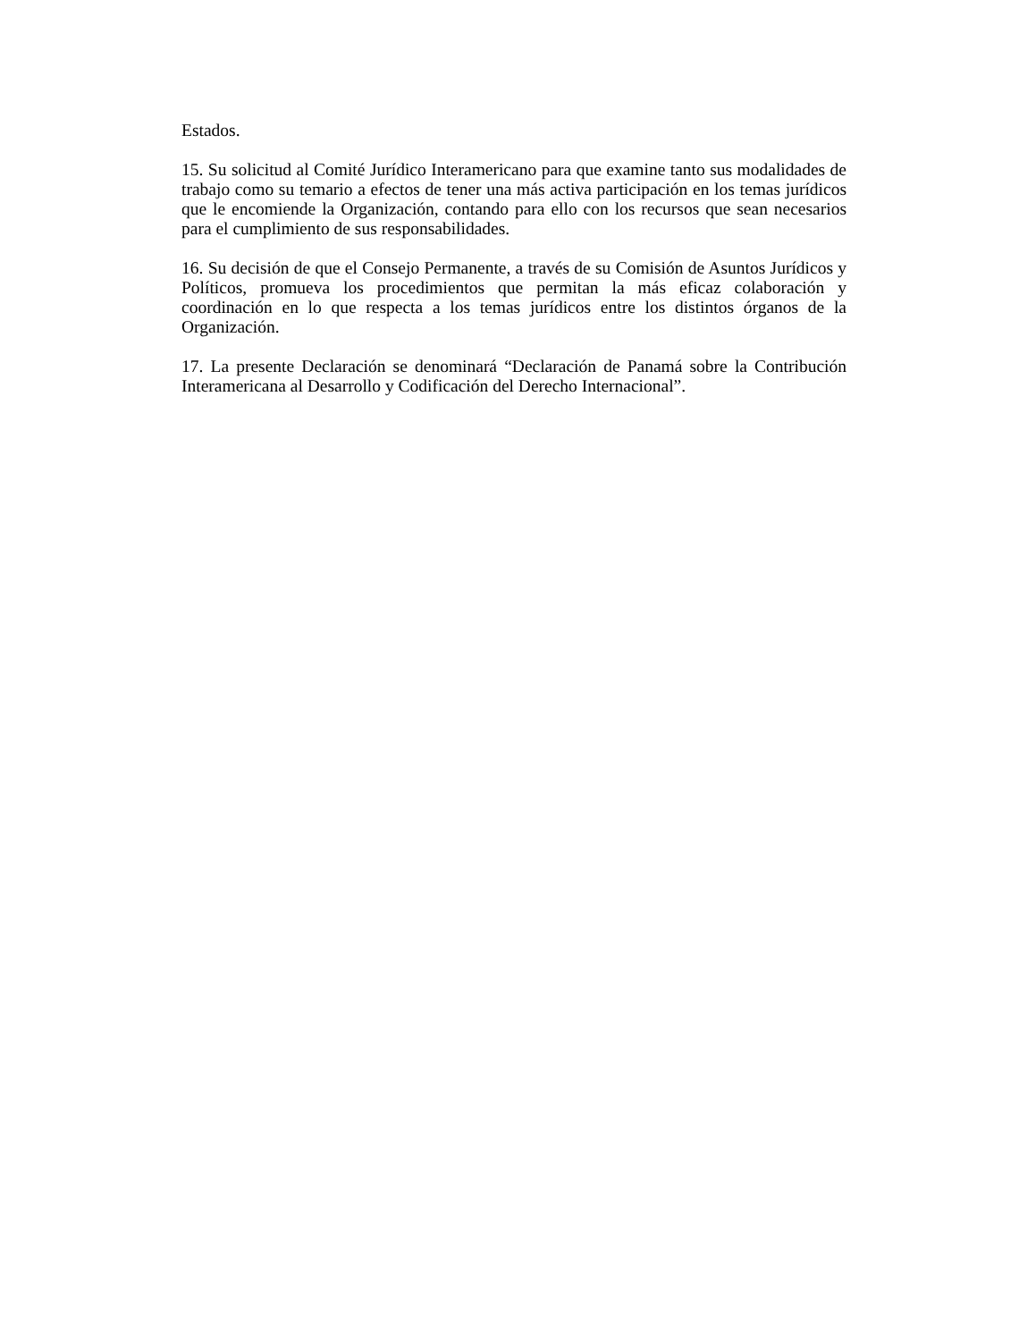Estados.
15. Su solicitud al Comité Jurídico Interamericano para que examine tanto sus modalidades de trabajo como su temario a efectos de tener una más activa participación en los temas jurídicos que le encomiende la Organización, contando para ello con los recursos que sean necesarios para el cumplimiento de sus responsabilidades.
16. Su decisión de que el Consejo Permanente, a través de su Comisión de Asuntos Jurídicos y Políticos, promueva los procedimientos que permitan la más eficaz colaboración y coordinación en lo que respecta a los temas jurídicos entre los distintos órganos de la Organización.
17. La presente Declaración se denominará “Declaración de Panamá sobre la Contribución Interamericana al Desarrollo y Codificación del Derecho Internacional”.